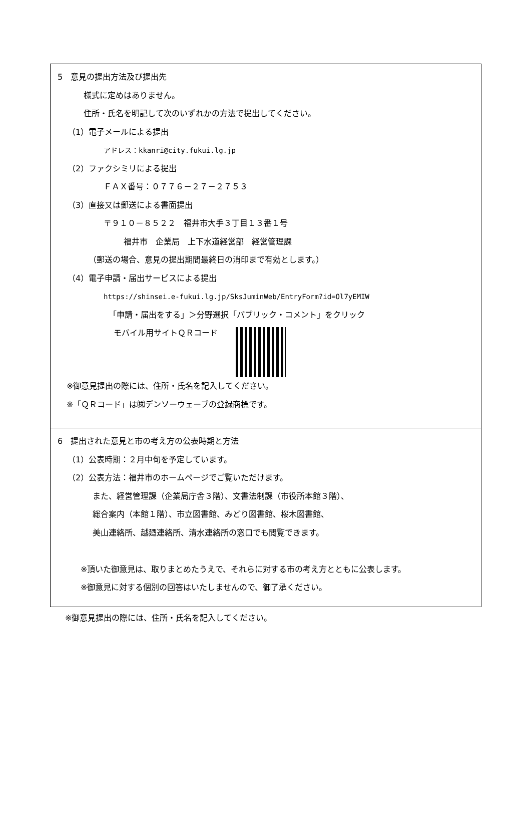5　意見の提出方法及び提出先
様式に定めはありません。
住所・氏名を明記して次のいずれかの方法で提出してください。
（1）電子メールによる提出
アドレス：kkanri@city.fukui.lg.jp
（2）ファクシミリによる提出
ＦＡＸ番号：０７７６－２７－２７５３
（3）直接又は郵送による書面提出
〒９１０－８５２２　福井市大手３丁目１３番１号
福井市　企業局　上下水道経営部　経営管理課
（郵送の場合、意見の提出期間最終日の消印まで有効とします。）
（4）電子申請・届出サービスによる提出
https://shinsei.e-fukui.lg.jp/SksJuminWeb/EntryForm?id=Ol7yEMIW
「申請・届出をする」＞分野選択「パブリック・コメント」をクリック
モバイル用サイトＱＲコード
※御意見提出の際には、住所・氏名を記入してください。
※「ＱＲコード」は㈱デンソーウェーブの登録商標です。
6　提出された意見と市の考え方の公表時期と方法
（1）公表時期：２月中旬を予定しています。
（2）公表方法：福井市のホームページでご覧いただけます。
また、経営管理課（企業局庁舎３階）、文書法制課（市役所本館３階）、
総合案内（本館１階）、市立図書館、みどり図書館、桜木図書館、
美山連絡所、越廼連絡所、清水連絡所の窓口でも閲覧できます。
※頂いた御意見は、取りまとめたうえで、それらに対する市の考え方とともに公表します。
※御意見に対する個別の回答はいたしませんので、御了承ください。
※御意見提出の際には、住所・氏名を記入してください。